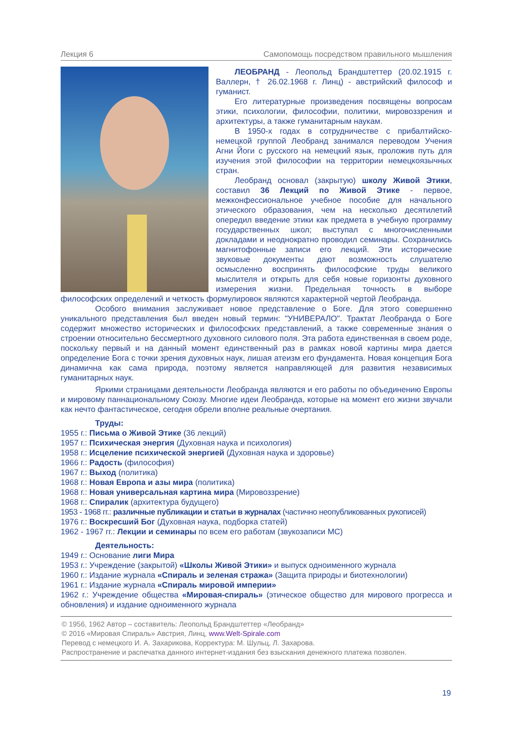Лекция 6 Самопомощь посредством правильного мышления
ЛЕОБРАНД - Леопольд Брандштеттер (20.02.1915 г. Валлерн, † 26.02.1968 г. Линц) - австрийский философ и гуманист.
Его литературные произведения посвящены вопросам этики, психологии, философии, политики, мировоззрения и архитектуры, а также гуманитарным наукам.
В 1950-х годах в сотрудничестве с прибалтийско-немецкой группой Леобранд занимался переводом Учения Агни Йоги с русского на немецкий язык, проложив путь для изучения этой философии на территории немецкоязычных стран.
Леобранд основал (закрытую) школу Живой Этики, составил 36 Лекций по Живой Этике - первое, межконфессиональное учебное пособие для начального этического образования, чем на несколько десятилетий опередил введение этики как предмета в учебную программу государственных школ; выступал с многочисленными докладами и неоднократно проводил семинары. Сохранились магнитофонные записи его лекций. Эти исторические звуковые документы дают возможность слушателю осмысленно воспринять философские труды великого мыслителя и открыть для себя новые горизонты духовного измерения жизни. Предельная точность в выборе философских определений и четкость формулировок являются характерной чертой Леобранда.
Особого внимания заслуживает новое представление о Боге. Для этого совершенно уникального представления был введен новый термин: "УНИВЕРАЛО". Трактат Леобранда о Боге содержит множество исторических и философских представлений, а также современные знания о строении относительно бессмертного духовного силового поля. Эта работа единственная в своем роде, поскольку первый и на данный момент единственный раз в рамках новой картины мира дается определение Бога с точки зрения духовных наук, лишая атеизм его фундамента. Новая концепция Бога динамична как сама природа, поэтому является направляющей для развития независимых гуманитарных наук.
Яркими страницами деятельности Леобранда являются и его работы по объединению Европы и мировому паннациональному Союзу. Многие идеи Леобранда, которые на момент его жизни звучали как нечто фантастическое, сегодня обрели вполне реальные очертания.
Труды:
1955 г.: Письма о Живой Этике (36 лекций)
1957 г.: Психическая энергия (Духовная наука и психология)
1958 г.: Исцеление психической энергией (Духовная наука и здоровье)
1966 г.: Радость (философия)
1967 г.: Выход (политика)
1968 г.: Новая Европа и азы мира (политика)
1968 г.: Новая универсальная картина мира (Мировоззрение)
1968 г.: Спиралик (архитектура будущего)
1953 - 1968 гг.: различные публикации и статьи в журналах (частично неопубликованных рукописей)
1976 г.: Воскресший Бог (Духовная наука, подборка статей)
1962 - 1967 гг.: Лекции и семинары по всем его работам (звукозаписи МС)
Деятельность:
1949 г.: Основание лиги Мира
1953 г.: Учреждение (закрытой) «Школы Живой Этики» и выпуск одноименного журнала
1960 г.: Издание журнала «Спираль и зеленая стража» (Защита природы и биотехнологии)
1961 г.: Издание журнала «Спираль мировой империи»
1962 г.: Учреждение общества «Мировая-спираль» (этическое общество для мирового прогресса и обновления) и издание одноименного журнала
© 1956, 1962 Автор – составитель: Леопольд Брандштеттер «Леобранд»
© 2016 «Мировая Спираль» Австрия, Линц, www.Welt-Spirale.com
Перевод с немецкого И. А. Захарикова, Корректура: М. Шульц, Л. Захарова.
Распространение и распечатка данного интернет-издания без взыскания денежного платежа позволен.
19